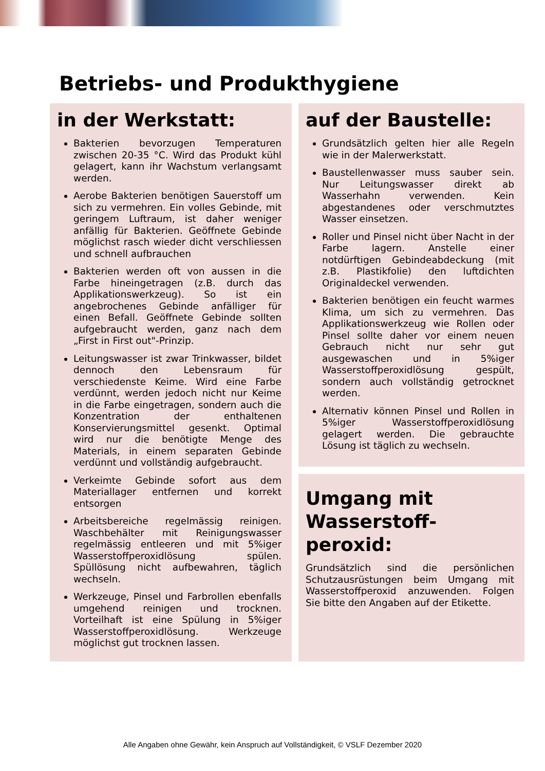Betriebs- und Produkthygiene
in der Werkstatt:
Bakterien bevorzugen Temperaturen zwischen 20-35 °C. Wird das Produkt kühl gelagert, kann ihr Wachstum verlangsamt werden.
Aerobe Bakterien benötigen Sauerstoff um sich zu vermehren. Ein volles Gebinde, mit geringem Luftraum, ist daher weniger anfällig für Bakterien. Geöffnete Gebinde möglichst rasch wieder dicht verschliessen und schnell aufbrauchen
Bakterien werden oft von aussen in die Farbe hineingetragen (z.B. durch das Applikationswerkzeug). So ist ein angebrochenes Gebinde anfälliger für einen Befall. Geöffnete Gebinde sollten aufgebraucht werden, ganz nach dem „First in First out"-Prinzip.
Leitungswasser ist zwar Trinkwasser, bildet dennoch den Lebensraum für verschiedenste Keime. Wird eine Farbe verdünnt, werden jedoch nicht nur Keime in die Farbe eingetragen, sondern auch die Konzentration der enthaltenen Konservierungsmittel gesenkt. Optimal wird nur die benötigte Menge des Materials, in einem separaten Gebinde verdünnt und vollständig aufgebraucht.
Verkeimte Gebinde sofort aus dem Materiallager entfernen und korrekt entsorgen
Arbeitsbereiche regelmässig reinigen. Waschbehälter mit Reinigungswasser regelmässig entleeren und mit 5%iger Wasserstoffperoxidlösung spülen. Spüllösung nicht aufbewahren, täglich wechseln.
Werkzeuge, Pinsel und Farbrollen ebenfalls umgehend reinigen und trocknen. Vorteilhaft ist eine Spülung in 5%iger Wasserstoffperoxidlösung. Werkzeuge möglichst gut trocknen lassen.
auf der Baustelle:
Grundsätzlich gelten hier alle Regeln wie in der Malerwerkstatt.
Baustellenwasser muss sauber sein. Nur Leitungswasser direkt ab Wasserhahn verwenden. Kein abgestandenes oder verschmutztes Wasser einsetzen.
Roller und Pinsel nicht über Nacht in der Farbe lagern. Anstelle einer notdürftigen Gebindeabdeckung (mit z.B. Plastikfolie) den luftdichten Originaldeckel verwenden.
Bakterien benötigen ein feucht warmes Klima, um sich zu vermehren. Das Applikationswerkzeug wie Rollen oder Pinsel sollte daher vor einem neuen Gebrauch nicht nur sehr gut ausgewaschen und in 5%iger Wasserstoffperoxidlösung gespült, sondern auch vollständig getrocknet werden.
Alternativ können Pinsel und Rollen in 5%iger Wasserstoffperoxidlösung gelagert werden. Die gebrauchte Lösung ist täglich zu wechseln.
Umgang mit Wasserstoff-peroxid:
Grundsätzlich sind die persönlichen Schutzausrüstungen beim Umgang mit Wasserstoffperoxid anzuwenden. Folgen Sie bitte den Angaben auf der Etikette.
Alle Angaben ohne Gewähr, kein Anspruch auf Vollständigkeit, © VSLF Dezember 2020